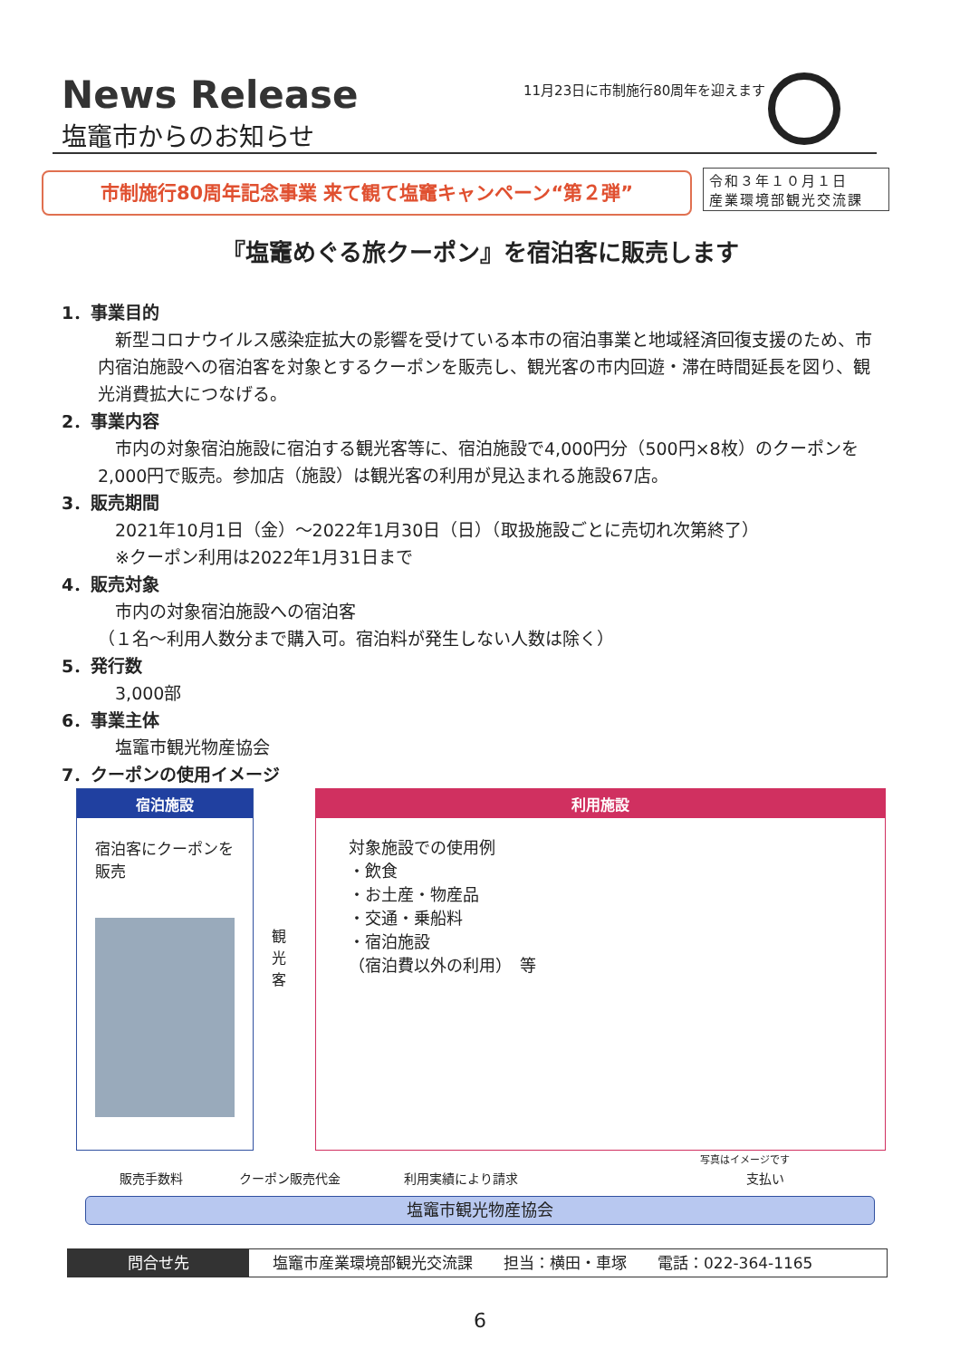News Release
塩竈市からのお知らせ
11月23日に市制施行80周年を迎えます
市制施行80周年記念事業 来て観て塩竈キャンペーン“第２弾”
令和３年１０月１日
産業環境部観光交流課
『塩竈めぐる旅クーポン』を宿泊客に販売します
1．事業目的
　新型コロナウイルス感染症拡大の影響を受けている本市の宿泊事業と地域経済回復支援のため、市内宿泊施設への宿泊客を対象とするクーポンを販売し、観光客の市内回遊・滞在時間延長を図り、観光消費拡大につなげる。
2．事業内容
　市内の対象宿泊施設に宿泊する観光客等に、宿泊施設で4,000円分（500円×8枚）のクーポンを2,000円で販売。参加店（施設）は観光客の利用が見込まれる施設67店。
3．販売期間
　2021年10月1日（金）～2022年1月30日（日）（取扱施設ごとに売切れ次第終了）
　※クーポン利用は2022年1月31日まで
4．販売対象
　市内の対象宿泊施設への宿泊客
（１名～利用人数分まで購入可。宿泊料が発生しない人数は除く）
5．発行数
　3,000部
6．事業主体
　塩竈市観光物産協会
7．クーポンの使用イメージ
宿泊施設
宿泊客にクーポンを販売
観光客
利用施設
対象施設での使用例
・飲食
・お土産・物産品
・交通・乗船料
・宿泊施設
（宿泊費以外の利用）　等
写真はイメージです
販売手数料 クーポン販売代金 利用実績により請求 支払い
塩竈市観光物産協会
問合せ先 塩竈市産業環境部観光交流課　　担当：横田・車塚　　電話：022-364-1165
6